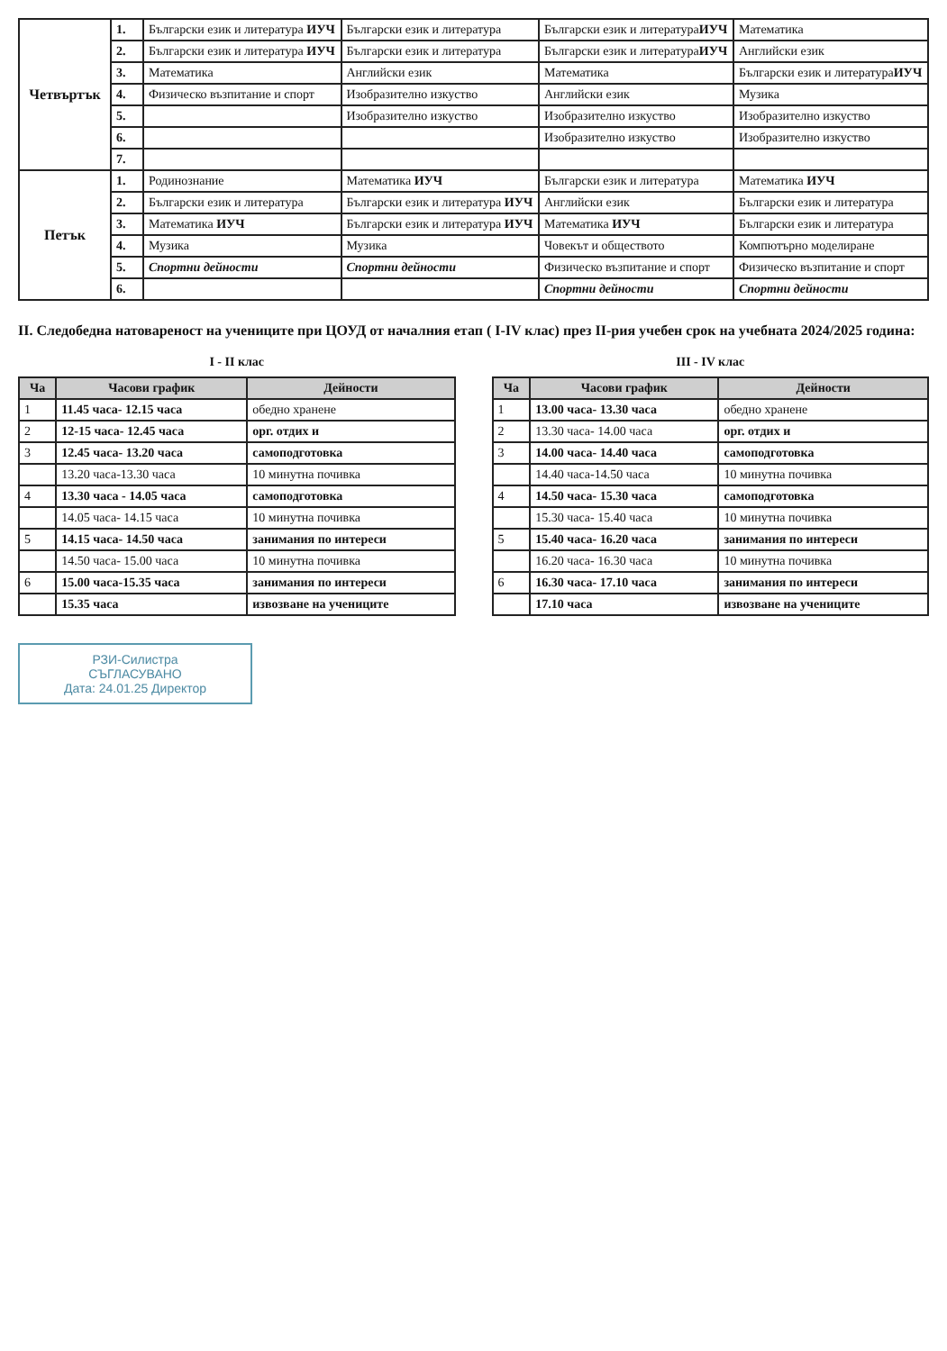| Четвъртък | 1. | Български език и литература ИУЧ | Български език и литература | Български език и литература ИУЧ | Математика |
| | 2. | Български език и литература ИУЧ | Български език и литература | Български език и литература ИУЧ | Английски език |
| | 3. | Математика | Английски език | Математика | Български език и литература ИУЧ |
| | 4. | Физическо възпитание и спорт | Изобразително изкуство | Английски език | Музика |
| | 5. | | Изобразително изкуство | Изобразително изкуство | Изобразително изкуство |
| | 6. | | | Изобразително изкуство | Изобразително изкуство |
| | 7. | | | | |
| Петък | 1. | Родинознание | Математика ИУЧ | Български език и литература | Математика ИУЧ |
| | 2. | Български език и литература | Български език и литература ИУЧ | Английски език | Български език и литература |
| | 3. | Математика ИУЧ | Български език и литература ИУЧ | Математика ИУЧ | Български език и литература |
| | 4. | Музика | Музика | Човекът и обществото | Компютърно моделиране |
| | 5. | Спортни дейности | Спортни дейности | Физическо възпитание и спорт | Физическо възпитание и спорт |
| | 6. | | | Спортни дейности | Спортни дейности |
II. Следобедна натовареност на учениците при ЦОУД от началния етап ( I-IV клас) през II-рия учебен срок на учебната 2024/2025 година:
I - II клас
| Ча | Часови график | Дейности |
| --- | --- | --- |
| 1 | 11.45 часа- 12.15 часа | обедно хранене |
| 2 | 12-15 часа- 12.45 часа | орг. отдих и |
| 3 | 12.45 часа- 13.20 часа | самоподготовка |
| | 13.20 часа-13.30 часа | 10 минутна почивка |
| 4 | 13.30 часа - 14.05 часа | самоподготовка |
| | 14.05 часа- 14.15 часа | 10 минутна почивка |
| 5 | 14.15 часа- 14.50 часа | занимания по интереси |
| | 14.50 часа- 15.00 часа | 10 минутна почивка |
| 6 | 15.00 часа-15.35 часа | занимания по интереси |
| | 15.35 часа | извозване на учениците |
III - IV клас
| Ча | Часови график | Дейности |
| --- | --- | --- |
| 1 | 13.00 часа- 13.30 часа | обедно хранене |
| 2 | 13.30 часа- 14.00 часа | орг. отдих и |
| 3 | 14.00 часа- 14.40 часа | самоподготовка |
| | 14.40 часа-14.50 часа | 10 минутна почивка |
| 4 | 14.50 часа- 15.30 часа | самоподготовка |
| | 15.30 часа- 15.40 часа | 10 минутна почивка |
| 5 | 15.40 часа- 16.20 часа | занимания по интереси |
| | 16.20 часа- 16.30 часа | 10 минутна почивка |
| 6 | 16.30 часа- 17.10 часа | занимания по интереси |
| | 17.10 часа | извозване на учениците |
РЗИ-Силистра
СЪГЛАСУВАНО
Дата: 24.01.25 Директор